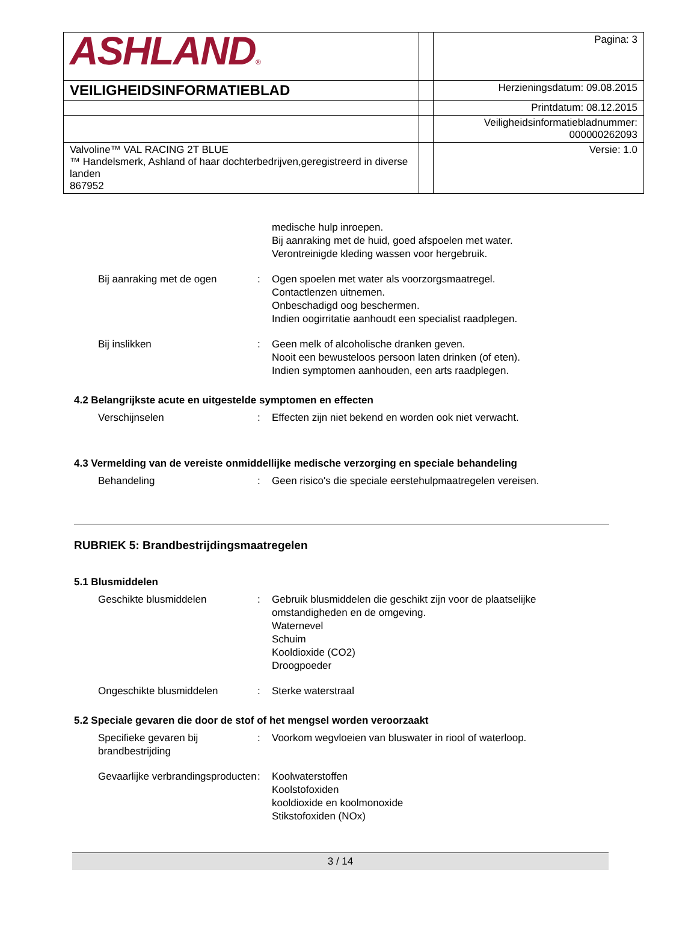| ASHLAND ® | | Pagina: 3 |
| VEILIGHEIDSINFORMATIEBLAD | | Herzieningsdatum: 09.08.2015 |
| | | Printdatum: 08.12.2015 |
| | | Veiligheidsinformatiebladnummer: 000000262093 |
| Valvoline™ VAL RACING 2T BLUE ™ Handelsmerk, Ashland of haar dochterbedrijven,geregistreerd in diverse landen 867952 | | Versie: 1.0 |
medische hulp inroepen.
Bij aanraking met de huid, goed afspoelen met water.
Verontreinigde kleding wassen voor hergebruik.
Bij aanraking met de ogen : Ogen spoelen met water als voorzorgsmaatregel.
Contactlenzen uitnemen.
Onbeschadigd oog beschermen.
Indien oogirritatie aanhoudt een specialist raadplegen.
Bij inslikken : Geen melk of alcoholische dranken geven.
Nooit een bewusteloos persoon laten drinken (of eten).
Indien symptomen aanhouden, een arts raadplegen.
4.2 Belangrijkste acute en uitgestelde symptomen en effecten
Verschijnselen : Effecten zijn niet bekend en worden ook niet verwacht.
4.3 Vermelding van de vereiste onmiddellijke medische verzorging en speciale behandeling
Behandeling : Geen risico's die speciale eerstehulpmaatregelen vereisen.
RUBRIEK 5: Brandbestrijdingsmaatregelen
5.1 Blusmiddelen
Geschikte blusmiddelen : Gebruik blusmiddelen die geschikt zijn voor de plaatselijke omstandigheden en de omgeving.
Waternevel
Schuim
Kooldioxide (CO2)
Droogpoeder
Ongeschikte blusmiddelen : Sterke waterstraal
5.2 Speciale gevaren die door de stof of het mengsel worden veroorzaakt
Specifieke gevaren bij brandbestrijding
: Voorkom wegvloeien van bluswater in riool of waterloop.
Gevaarlijke verbrandingsproducten
: Koolwaterstoffen
Koolstofoxiden
kooldioxide en koolmonoxide
Stikstofoxiden (NOx)
3 / 14